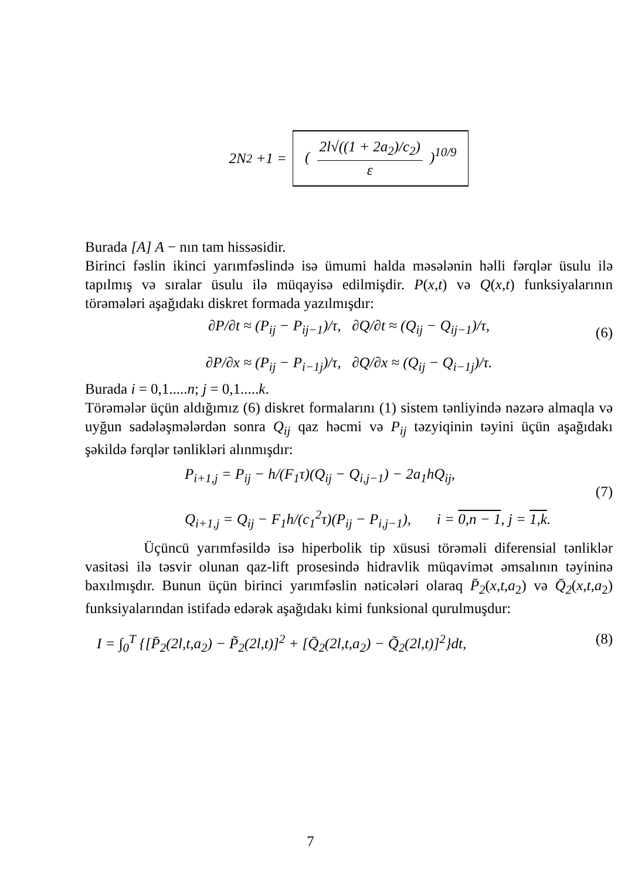2N<sub>2</sub> +1 = ( 2l√((1 + 2a<sub>2</sub>)/c<sub>2</sub>) ε )<sup>10/9</sup>
Burada [A] A − nın tam hissəsidir.
Birinci fəslin ikinci yarımfəslində isə ümumi halda məsələnin həlli fərqlər üsulu ilə tapılmış və sıralar üsulu ilə müqayisə edilmişdir. P(x,t) və Q(x,t) funksiyalarının törəmələri aşağıdakı diskret formada yazılmışdır:
∂P/∂t ≈ (P<sub>ij</sub> − P<sub>ij−1</sub>)/τ, ∂Q/∂t ≈ (Q<sub>ij</sub> − Q<sub>ij−1</sub>)/τ,
∂P/∂x ≈ (P<sub>ij</sub> − P<sub>i−1j</sub>)/τ, ∂Q/∂x ≈ (Q<sub>ij</sub> − Q<sub>i−1j</sub>)/τ.
(6)
Burada i = 0,1.....n; j = 0,1.....k.
Törəmələr üçün aldığımız (6) diskret formalarını (1) sistem tənliyində nəzərə almaqla və uyğun sadələşmələrdən sonra Q<sub>ij</sub> qaz həcmi və P<sub>ij</sub> təzyiqinin təyini üçün aşağıdakı şəkildə fərqlər tənlikləri alınmışdır:
P<sub>i+1,j</sub> = P<sub>ij</sub> − h/(F<sub>1</sub>τ)(Q<sub>ij</sub> − Q<sub>i,j−1</sub>) − 2a<sub>1</sub>hQ<sub>ij</sub>,
Q<sub>i+1,j</sub> = Q<sub>ij</sub> − F<sub>1</sub>h/(c<sub>1</sub><sup>2</sup>τ)(P<sub>ij</sub> − P<sub>i,j−1</sub>), i = 0,n − 1, j = 1,k.
(7)
Üçüncü yarımfəsildə isə hiperbolik tip xüsusi törəməli diferensial tənliklər vasitəsi ilə təsvir olunan qaz-lift prosesində hidravlik müqavimət əmsalının təyininə baxılmışdır. Bunun üçün birinci yarımfəslin nəticələri olaraq P̄<sub>2</sub>(x,t,a<sub>2</sub>) və Q̄<sub>2</sub>(x,t,a<sub>2</sub>) funksiyalarından istifadə edərək aşağıdakı kimi funksional qurulmuşdur:
I = ∫<sub>0</sub><sup>T</sup> {[P̄<sub>2</sub>(2l,t,a<sub>2</sub>) − P̃<sub>2</sub>(2l,t)]<sup>2</sup> + [Q̄<sub>2</sub>(2l,t,a<sub>2</sub>) − Q̃<sub>2</sub>(2l,t)]<sup>2</sup>}dt, (8)
7